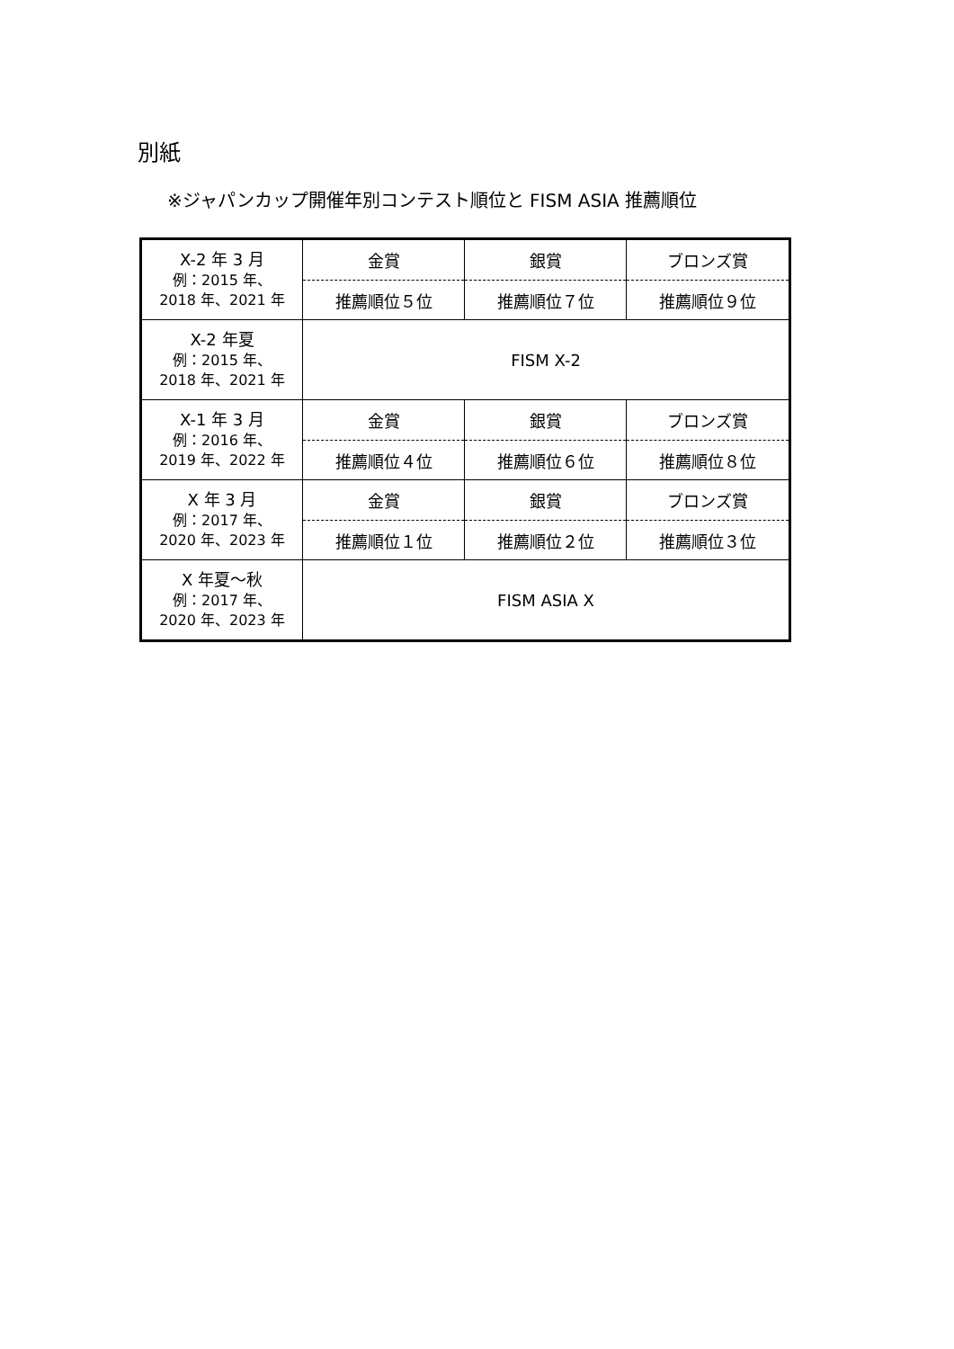別紙
※ジャパンカップ開催年別コンテスト順位と FISM ASIA 推薦順位
| X-2 年 3 月 例：2015 年、 2018 年、2021 年 | 金賞 | 銀賞 | ブロンズ賞 |
| | 推薦順位５位 | 推薦順位７位 | 推薦順位９位 |
| X-2 年夏 例：2015 年、 2018 年、2021 年 | FISM X-2 | | |
| X-1 年 3 月 例：2016 年、 2019 年、2022 年 | 金賞 | 銀賞 | ブロンズ賞 |
| | 推薦順位４位 | 推薦順位６位 | 推薦順位８位 |
| X 年 3 月 例：2017 年、 2020 年、2023 年 | 金賞 | 銀賞 | ブロンズ賞 |
| | 推薦順位１位 | 推薦順位２位 | 推薦順位３位 |
| X 年夏～秋 例：2017 年、 2020 年、2023 年 | FISM ASIA X | | |